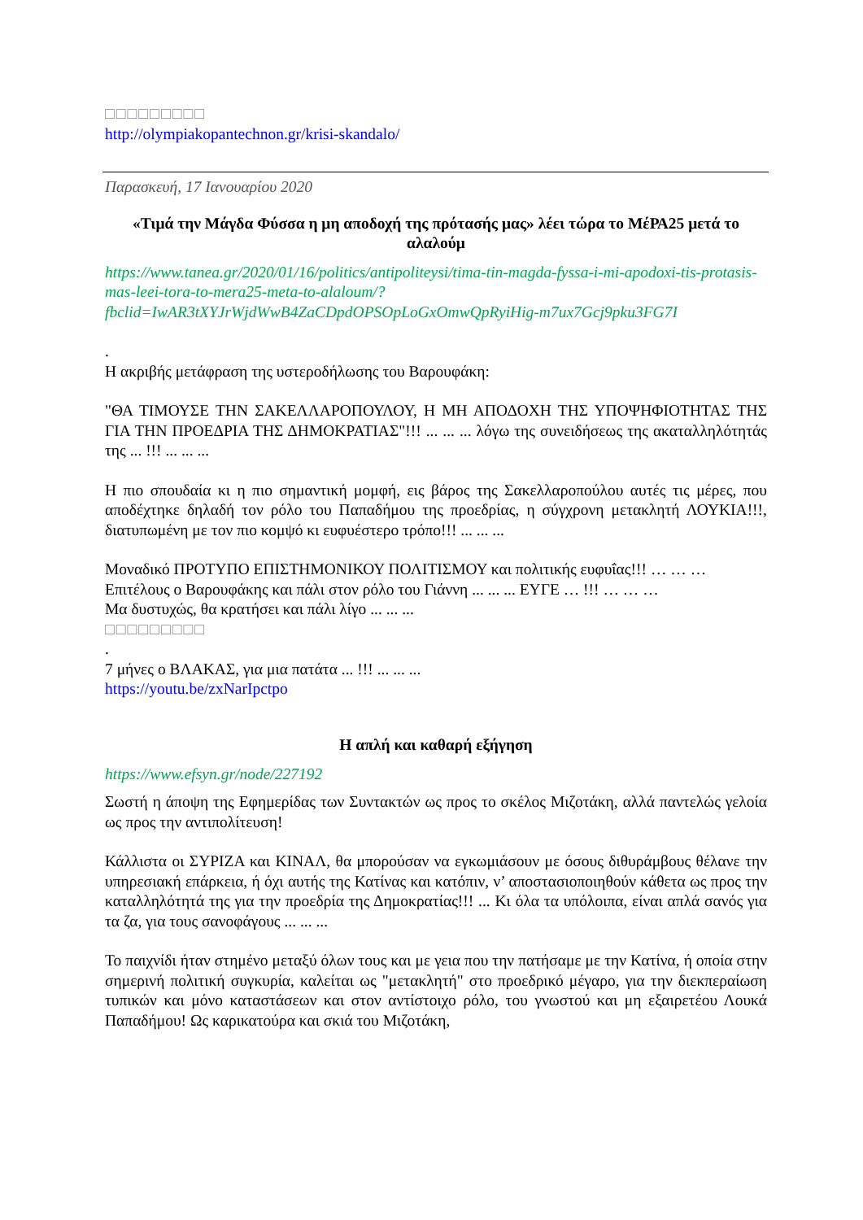□□□□□□□□□
http://olympiakopantechnon.gr/krisi-skandalo/
Παρασκευή, 17 Ιανουαρίου 2020
«Τιμά την Μάγδα Φύσσα η μη αποδοχή της πρότασής μας» λέει τώρα το ΜέΡΑ25 μετά το αλαλούμ
https://www.tanea.gr/2020/01/16/politics/antipoliteysi/tima-tin-magda-fyssa-i-mi-apodoxi-tis-protasis-mas-leei-tora-to-mera25-meta-to-alaloum/?fbclid=IwAR3tXYJrWjdWwB4ZaCDpdOPSOpLoGxOmwQpRyiHig-m7ux7Gcj9pku3FG7I
.
Η ακριβής μετάφραση της υστεροδήλωσης του Βαρουφάκη:
"ΘΑ ΤΙΜΟΥΣΕ ΤΗΝ ΣΑΚΕΛΛΑΡΟΠΟΥΛΟΥ, Η ΜΗ ΑΠΟΔΟΧΗ ΤΗΣ ΥΠΟΨΗΦΙΟΤΗΤΑΣ ΤΗΣ ΓΙΑ ΤΗΝ ΠΡΟΕΔΡΙΑ ΤΗΣ ΔΗΜΟΚΡΑΤΙΑΣ"!!! ... ... ... λόγω της συνειδήσεως της ακαταλληλότητάς της ... !!! ... ... ...
Η πιο σπουδαία κι η πιο σημαντική μομφή, εις βάρος της Σακελλαροπούλου αυτές τις μέρες, που αποδέχτηκε δηλαδή τον ρόλο του Παπαδήμου της προεδρίας, η σύγχρονη μετακλητή ΛΟΥΚΙΑ!!!, διατυπωμένη με τον πιο κομψό κι ευφυέστερο τρόπο!!! ... ... ...
Μοναδικό ΠΡΟΤΥΠΟ ΕΠΙΣΤΗΜΟΝΙΚΟΥ ΠΟΛΙΤΙΣΜΟΥ και πολιτικής ευφυΐας!!! … … …
Επιτέλους ο Βαρουφάκης και πάλι στον ρόλο του Γιάννη ... ... ... ΕΥΓΕ … !!! … … …
Μα δυστυχώς, θα κρατήσει και πάλι λίγο ... ... ...
□□□□□□□□□
.
7 μήνες ο ΒΛΑΚΑΣ, για μια πατάτα ... !!! ... ... ...
https://youtu.be/zxNarIpctpo
Η απλή και καθαρή εξήγηση
https://www.efsyn.gr/node/227192
Σωστή η άποψη της Εφημερίδας των Συντακτών ως προς το σκέλος Μιζοτάκη, αλλά παντελώς γελοία ως προς την αντιπολίτευση!
Κάλλιστα οι ΣΥΡΙΖΑ και ΚΙΝΑΛ, θα μπορούσαν να εγκωμιάσουν με όσους διθυράμβους θέλανε την υπηρεσιακή επάρκεια, ή όχι αυτής της Κατίνας και κατόπιν, ν’ αποστασιοποιηθούν κάθετα ως προς την καταλληλότητά της για την προεδρία της Δημοκρατίας!!! ... Κι όλα τα υπόλοιπα, είναι απλά σανός για τα ζα, για τους σανοφάγους ... ... ...
Το παιχνίδι ήταν στημένο μεταξύ όλων τους και με γεια που την πατήσαμε με την Κατίνα, ή οποία στην σημερινή πολιτική συγκυρία, καλείται ως "μετακλητή" στο προεδρικό μέγαρο, για την διεκπεραίωση τυπικών και μόνο καταστάσεων και στον αντίστοιχο ρόλο, του γνωστού και μη εξαιρετέου Λουκά Παπαδήμου! Ως καρικατούρα και σκιά του Μιζοτάκη,